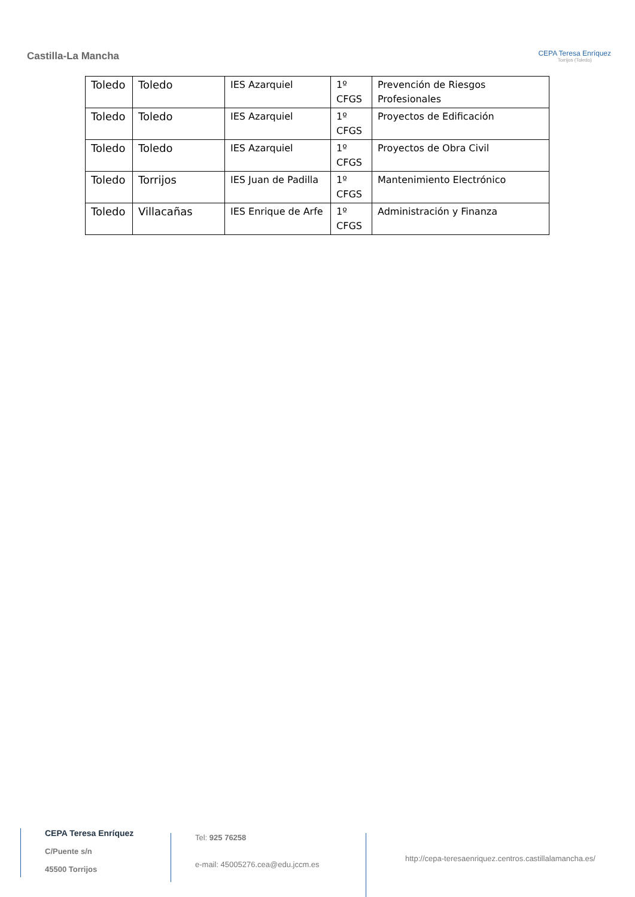Castilla-La Mancha
CEPA Teresa Enríquez
Torrijos (Toledo)
| Toledo | Toledo | IES Azarquiel | 1º CFGS | Prevención de Riesgos Profesionales |
| Toledo | Toledo | IES Azarquiel | 1º CFGS | Proyectos de Edificación |
| Toledo | Toledo | IES Azarquiel | 1º CFGS | Proyectos de Obra Civil |
| Toledo | Torrijos | IES Juan de Padilla | 1º CFGS | Mantenimiento Electrónico |
| Toledo | Villacañas | IES Enrique de Arfe | 1º CFGS | Administración y Finanza |
CEPA Teresa Enríquez
C/Puente s/n
45500 Torrijos
Tel: 925 76258
e-mail: 45005276.cea@edu.jccm.es
http://cepa-teresaenriquez.centros.castillalamancha.es/